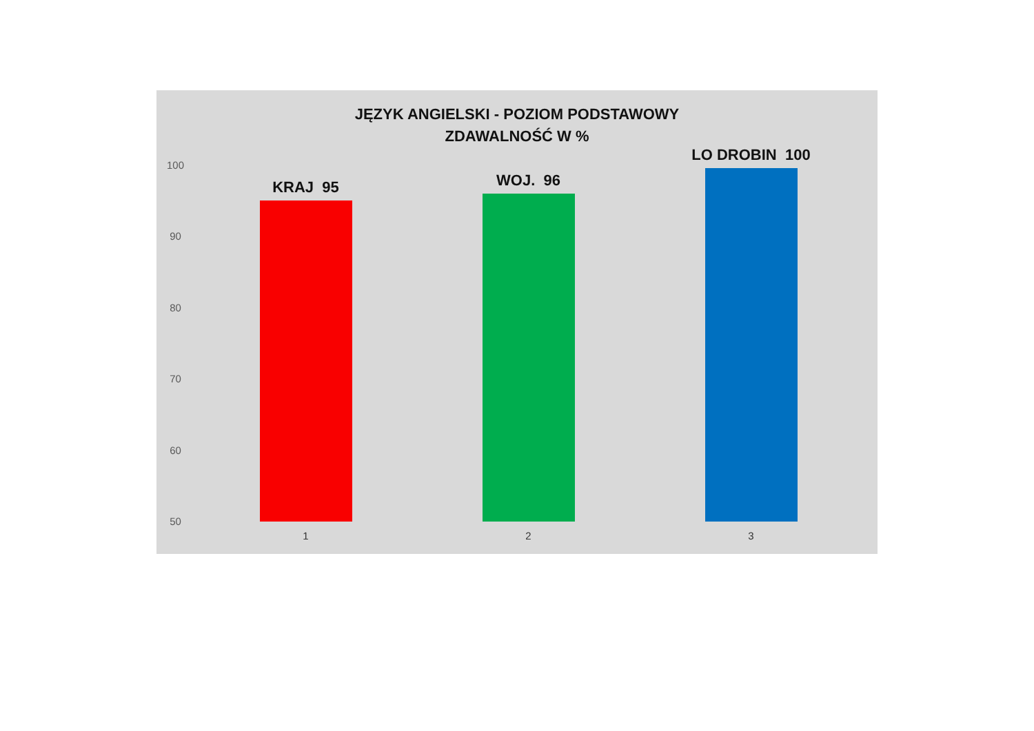JĘZYK ANGIELSKI - POZIOM PODSTAWOWY
ZDAWALNOŚĆ W %
100
90
80
70
60
50
KRAJ 95
WOJ. 96
LO DROBIN 100
1 2 3